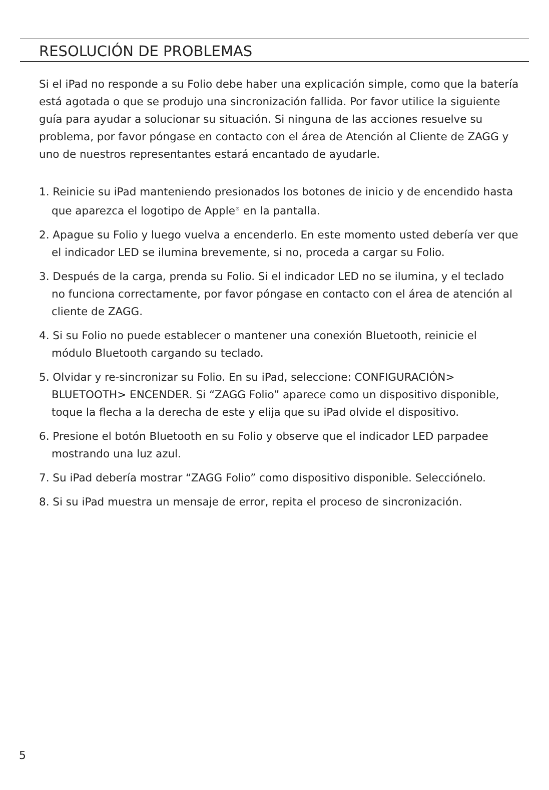RESOLUCIÓN DE PROBLEMAS
Si el iPad no responde a su Folio debe haber una explicación simple, como que la batería está agotada o que se produjo una sincronización fallida. Por favor utilice la siguiente guía para ayudar a solucionar su situación. Si ninguna de las acciones resuelve su problema, por favor póngase en contacto con el área de Atención al Cliente de ZAGG y uno de nuestros representantes estará encantado de ayudarle.
1. Reinicie su iPad manteniendo presionados los botones de inicio y de encendido hasta que aparezca el logotipo de Apple<sup>®</sup> en la pantalla.
2. Apague su Folio y luego vuelva a encenderlo. En este momento usted debería ver que el indicador LED se ilumina brevemente, si no, proceda a cargar su Folio.
3. Después de la carga, prenda su Folio. Si el indicador LED no se ilumina, y el teclado no funciona correctamente, por favor póngase en contacto con el área de atención al cliente de ZAGG.
4. Si su Folio no puede establecer o mantener una conexión Bluetooth, reinicie el módulo Bluetooth cargando su teclado.
5. Olvidar y re-sincronizar su Folio. En su iPad, seleccione: CONFIGURACIÓN> BLUETOOTH> ENCENDER. Si “ZAGG Folio” aparece como un dispositivo disponible, toque la flecha a la derecha de este y elija que su iPad olvide el dispositivo.
6. Presione el botón Bluetooth en su Folio y observe que el indicador LED parpadee mostrando una luz azul.
7. Su iPad debería mostrar “ZAGG Folio” como dispositivo disponible. Selecciónelo.
8. Si su iPad muestra un mensaje de error, repita el proceso de sincronización.
5